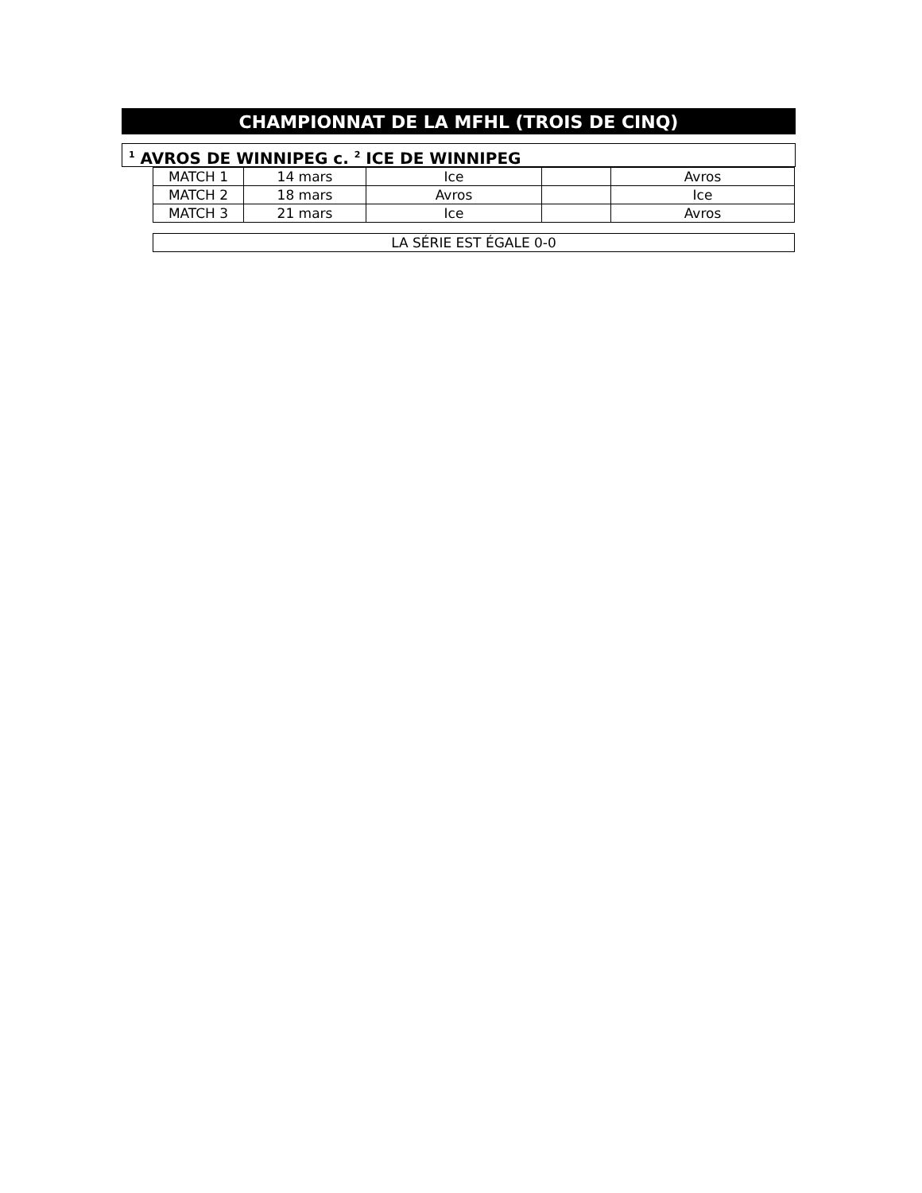CHAMPIONNAT DE LA MFHL (TROIS DE CINQ)
<sup>1</sup> AVROS DE WINNIPEG c. <sup>2</sup> ICE DE WINNIPEG
| MATCH 1 | 14 mars | Ice | | Avros |
| MATCH 2 | 18 mars | Avros | | Ice |
| MATCH 3 | 21 mars | Ice | | Avros |
LA SÉRIE EST ÉGALE 0-0